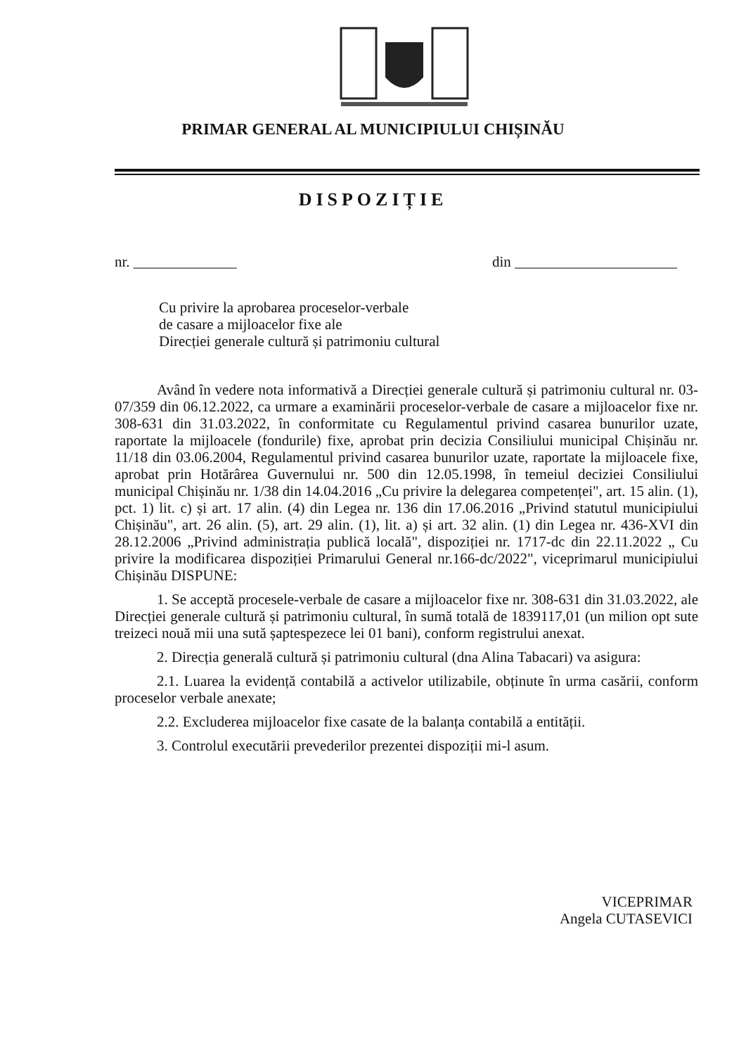PRIMAR GENERAL AL MUNICIPIULUI CHIȘINĂU
DISPOZIȚIE
nr. ______________ din ______________________
Cu privire la aprobarea proceselor-verbale
de casare a mijloacelor fixe ale
Direcției generale cultură și patrimoniu cultural
Având în vedere nota informativă a Direcției generale cultură și patrimoniu cultural nr. 03-07/359 din 06.12.2022, ca urmare a examinării proceselor-verbale de casare a mijloacelor fixe nr. 308-631 din 31.03.2022, în conformitate cu Regulamentul privind casarea bunurilor uzate, raportate la mijloacele (fondurile) fixe, aprobat prin decizia Consiliului municipal Chișinău nr. 11/18 din 03.06.2004, Regulamentul privind casarea bunurilor uzate, raportate la mijloacele fixe, aprobat prin Hotărârea Guvernului nr. 500 din 12.05.1998, în temeiul deciziei Consiliului municipal Chișinău nr. 1/38 din 14.04.2016 „Cu privire la delegarea competenței", art. 15 alin. (1), pct. 1) lit. c) și art. 17 alin. (4) din Legea nr. 136 din 17.06.2016 „Privind statutul municipiului Chișinău", art. 26 alin. (5), art. 29 alin. (1), lit. a) și art. 32 alin. (1) din Legea nr. 436-XVI din 28.12.2006 „Privind administrația publică locală", dispoziției nr. 1717-dc din 22.11.2022 „ Cu privire la modificarea dispoziției Primarului General nr.166-dc/2022", viceprimarul municipiului Chișinău DISPUNE:
1. Se acceptă procesele-verbale de casare a mijloacelor fixe nr. 308-631 din 31.03.2022, ale Direcției generale cultură și patrimoniu cultural, în sumă totală de 1839117,01 (un milion opt sute treizeci nouă mii una sută șaptespezece lei 01 bani), conform registrului anexat.
2. Direcția generală cultură și patrimoniu cultural (dna Alina Tabacari) va asigura:
2.1. Luarea la evidență contabilă a activelor utilizabile, obținute în urma casării, conform proceselor verbale anexate;
2.2. Excluderea mijloacelor fixe casate de la balanța contabilă a entității.
3. Controlul executării prevederilor prezentei dispoziții mi-l asum.
VICEPRIMAR
Angela CUTASEVICI